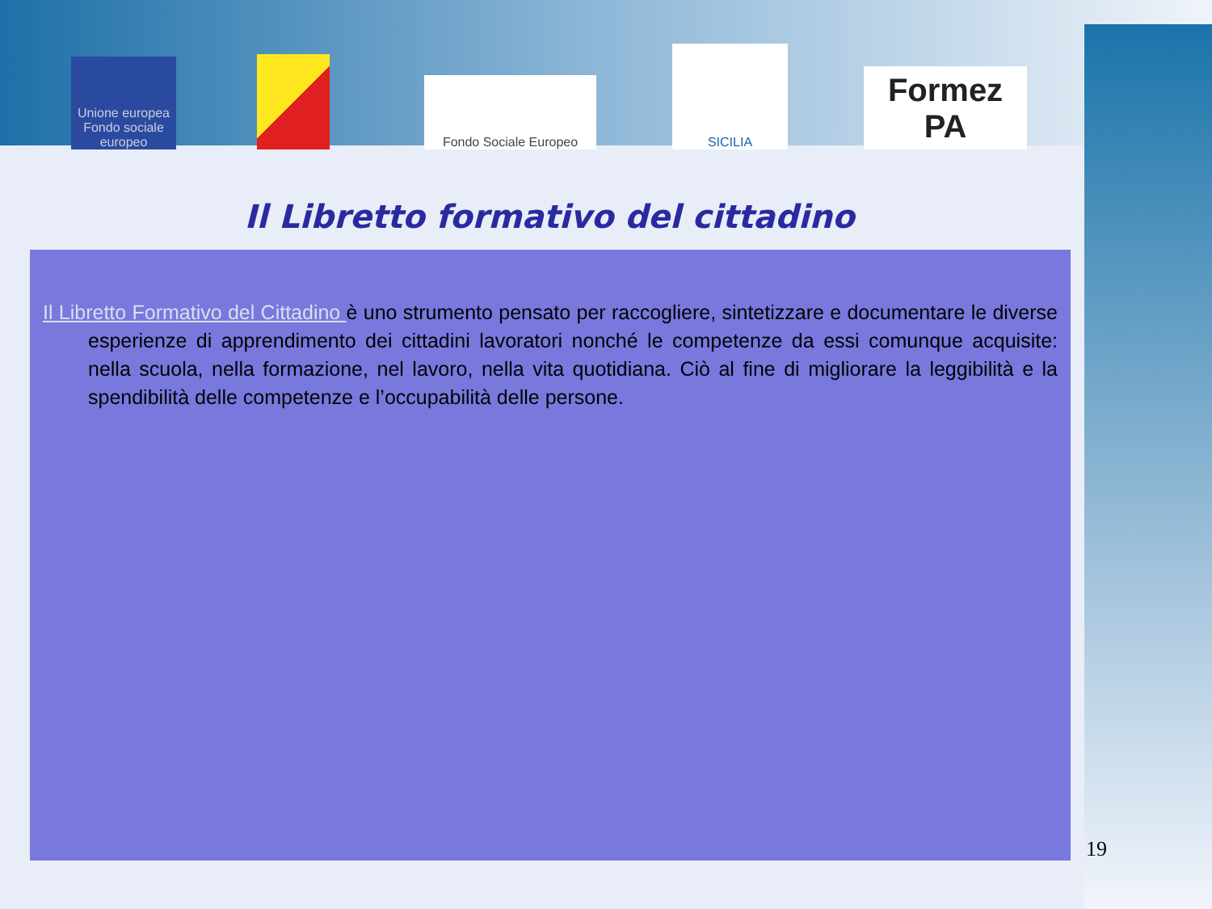Unione europea
Fondo sociale europeo
Fondo Sociale Europeo
SICILIA
Formez PA
Il Libretto formativo del cittadino
Il Libretto Formativo del Cittadino è uno strumento pensato per raccogliere, sintetizzare e documentare le diverse esperienze di apprendimento dei cittadini lavoratori nonché le competenze da essi comunque acquisite: nella scuola, nella formazione, nel lavoro, nella vita quotidiana. Ciò al fine di migliorare la leggibilità e la spendibilità delle competenze e l’occupabilità delle persone.
19